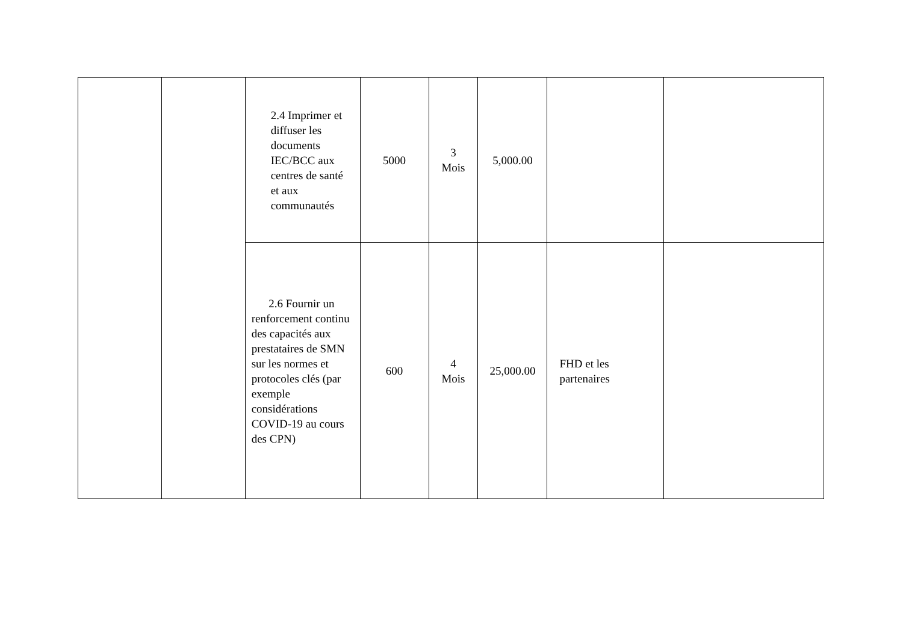| | | 2.4 Imprimer et diffuser les documents IEC/BCC aux centres de santé et aux communautés | 5000 | 3 Mois | 5,000.00 | | |
| | | 2.6 Fournir un renforcement continu des capacités aux prestataires de SMN sur les normes et protocoles clés (par exemple considérations COVID-19 au cours des CPN) | 600 | 4 Mois | 25,000.00 | FHD et les partenaires | |